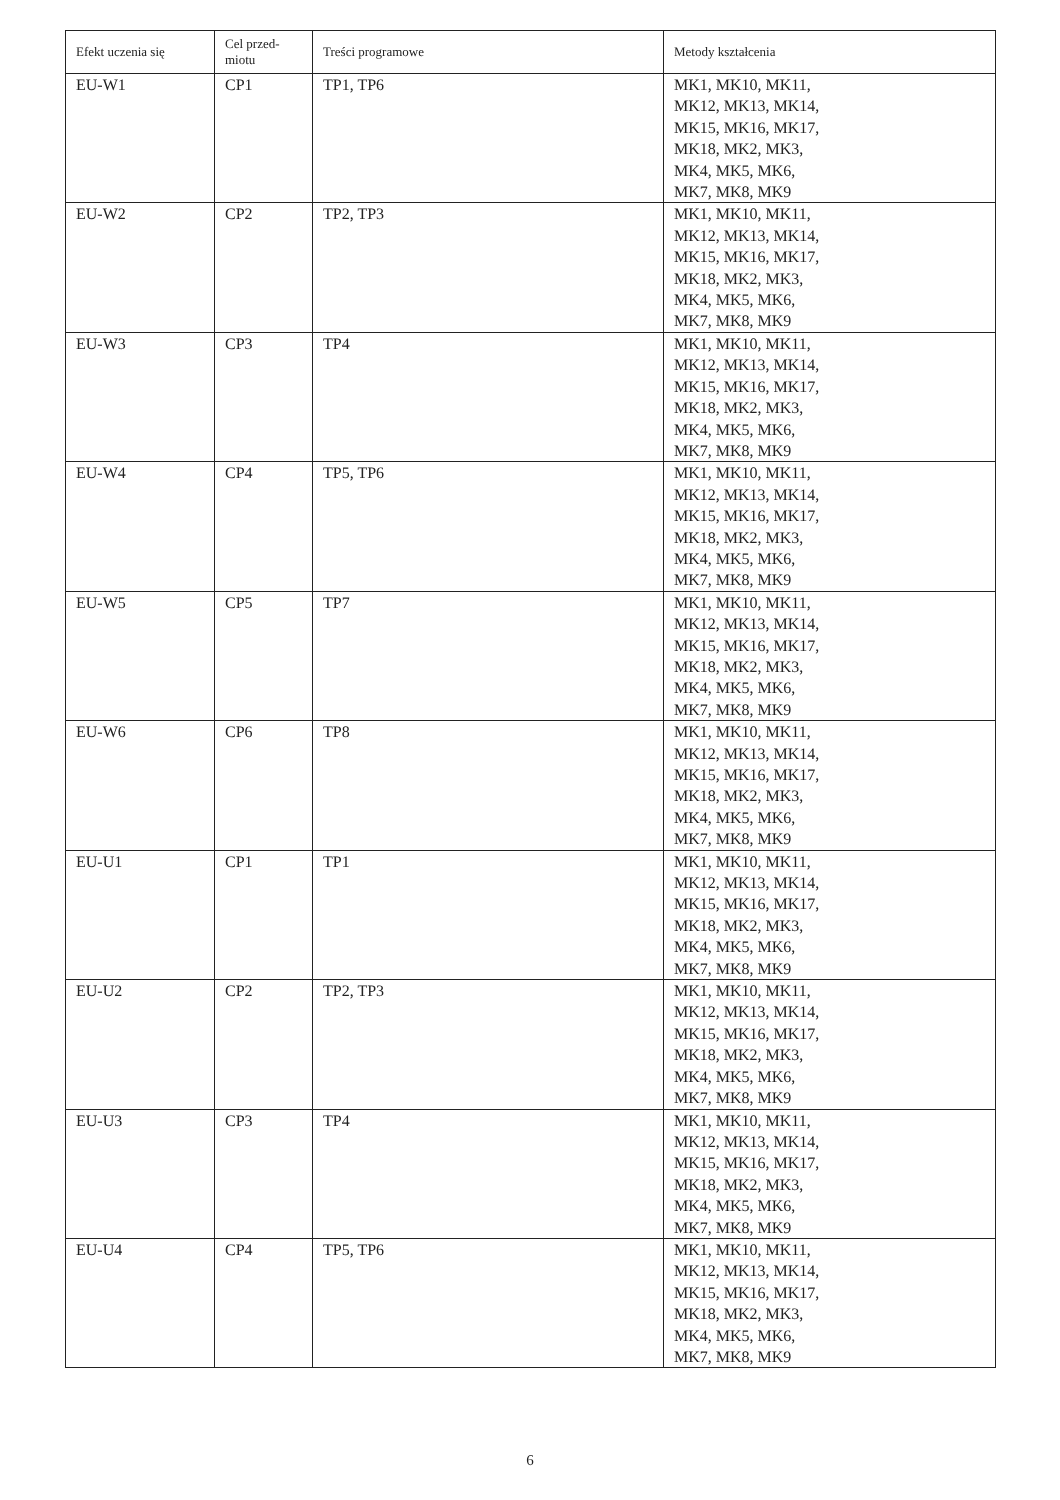| Efekt uczenia się | Cel przed- miotu | Treści programowe | Metody kształcenia |
| --- | --- | --- | --- |
| EU-W1 | CP1 | TP1, TP6 | MK1, MK10, MK11, MK12, MK13, MK14, MK15, MK16, MK17, MK18, MK2, MK3, MK4, MK5, MK6, MK7, MK8, MK9 |
| EU-W2 | CP2 | TP2, TP3 | MK1, MK10, MK11, MK12, MK13, MK14, MK15, MK16, MK17, MK18, MK2, MK3, MK4, MK5, MK6, MK7, MK8, MK9 |
| EU-W3 | CP3 | TP4 | MK1, MK10, MK11, MK12, MK13, MK14, MK15, MK16, MK17, MK18, MK2, MK3, MK4, MK5, MK6, MK7, MK8, MK9 |
| EU-W4 | CP4 | TP5, TP6 | MK1, MK10, MK11, MK12, MK13, MK14, MK15, MK16, MK17, MK18, MK2, MK3, MK4, MK5, MK6, MK7, MK8, MK9 |
| EU-W5 | CP5 | TP7 | MK1, MK10, MK11, MK12, MK13, MK14, MK15, MK16, MK17, MK18, MK2, MK3, MK4, MK5, MK6, MK7, MK8, MK9 |
| EU-W6 | CP6 | TP8 | MK1, MK10, MK11, MK12, MK13, MK14, MK15, MK16, MK17, MK18, MK2, MK3, MK4, MK5, MK6, MK7, MK8, MK9 |
| EU-U1 | CP1 | TP1 | MK1, MK10, MK11, MK12, MK13, MK14, MK15, MK16, MK17, MK18, MK2, MK3, MK4, MK5, MK6, MK7, MK8, MK9 |
| EU-U2 | CP2 | TP2, TP3 | MK1, MK10, MK11, MK12, MK13, MK14, MK15, MK16, MK17, MK18, MK2, MK3, MK4, MK5, MK6, MK7, MK8, MK9 |
| EU-U3 | CP3 | TP4 | MK1, MK10, MK11, MK12, MK13, MK14, MK15, MK16, MK17, MK18, MK2, MK3, MK4, MK5, MK6, MK7, MK8, MK9 |
| EU-U4 | CP4 | TP5, TP6 | MK1, MK10, MK11, MK12, MK13, MK14, MK15, MK16, MK17, MK18, MK2, MK3, MK4, MK5, MK6, MK7, MK8, MK9 |
6